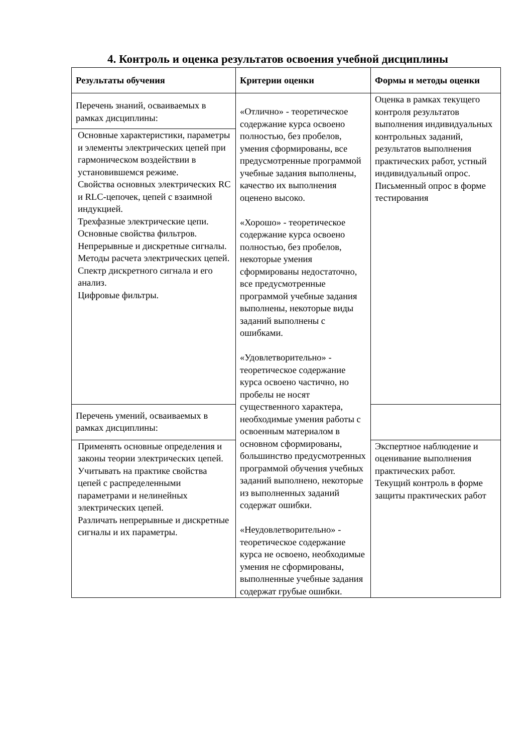4. Контроль и оценка результатов освоения учебной дисциплины
| Результаты обучения | Критерии оценки | Формы и методы оценки |
| --- | --- | --- |
| Перечень знаний, осваиваемых в рамках дисциплины: | «Отлично» - теоретическое содержание курса освоено полностью, без пробелов, умения сформированы, все предусмотренные программой учебные задания выполнены, качество их выполнения оценено высоко. «Хорошо» - теоретическое содержание курса освоено полностью, без пробелов, некоторые умения сформированы недостаточно, все предусмотренные программой учебные задания выполнены, некоторые виды заданий выполнены с ошибками. «Удовлетворительно» - теоретическое содержание курса освоено частично, но пробелы не носят существенного характера, необходимые умения работы с освоенным материалом в основном сформированы, большинство предусмотренных программой обучения учебных заданий выполнено, некоторые из выполненных заданий содержат ошибки. «Неудовлетворительно» - теоретическое содержание курса не освоено, необходимые умения не сформированы, выполненные учебные задания содержат грубые ошибки. | Оценка в рамках текущего контроля результатов выполнения индивидуальных контрольных заданий, результатов выполнения практических работ, устный индивидуальный опрос. Письменный опрос в форме тестирования |
| Основные характеристики, параметры и элементы электрических цепей при гармоническом воздействии в установившемся режиме. Свойства основных электрических RC и RLC-цепочек, цепей с взаимной индукцией. Трехфазные электрические цепи. Основные свойства фильтров. Непрерывные и дискретные сигналы. Методы расчета электрических цепей. Спектр дискретного сигнала и его анализ. Цифровые фильтры. | | |
| Перечень умений, осваиваемых в рамках дисциплины: | | |
| Применять основные определения и законы теории электрических цепей. Учитывать на практике свойства цепей с распределенными параметрами и нелинейных электрических цепей. Различать непрерывные и дискретные сигналы и их параметры. | | Экспертное наблюдение и оценивание выполнения практических работ. Текущий контроль в форме защиты практических работ |